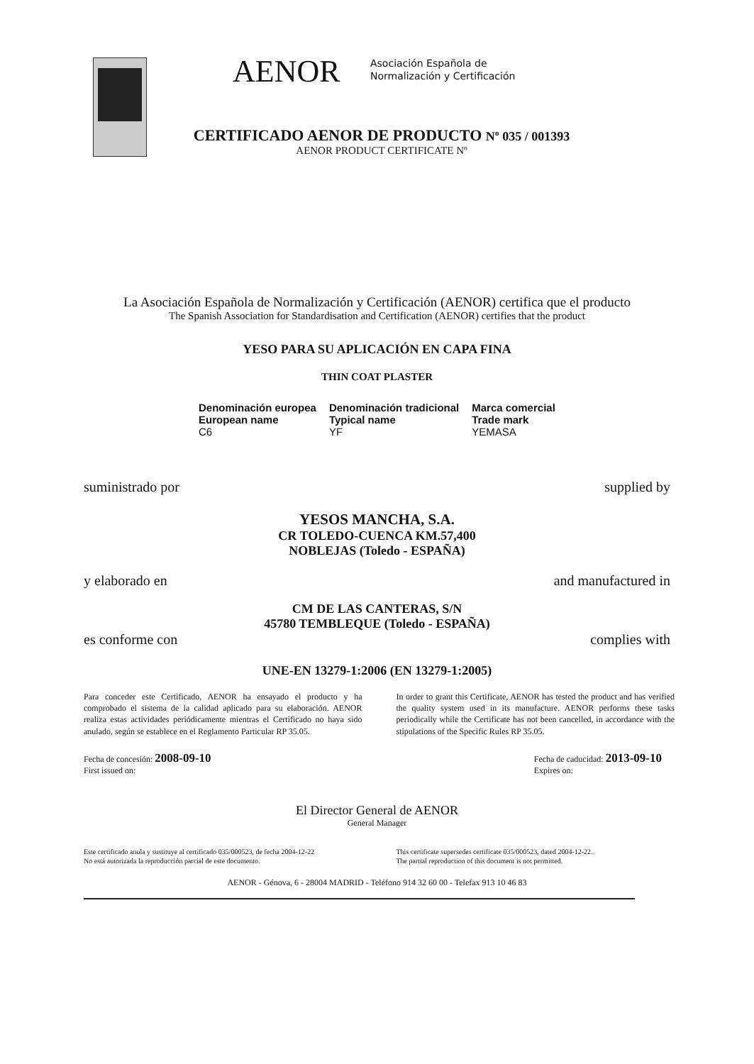AENOR
Asociación Española de
Normalización y Certificación
CERTIFICADO AENOR DE PRODUCTO Nº 035 / 001393
AENOR PRODUCT CERTIFICATE Nº
La Asociación Española de Normalización y Certificación (AENOR) certifica que el producto
The Spanish Association for Standardisation and Certification (AENOR) certifies that the product
YESO PARA SU APLICACIÓN EN CAPA FINA
THIN COAT PLASTER
| Denominación europea European name | Denominación tradicional Typical name | Marca comercial Trade mark |
| --- | --- | --- |
| C6 | YF | YEMASA |
suministrado por supplied by
YESOS MANCHA, S.A.
CR TOLEDO-CUENCA KM.57,400
NOBLEJAS (Toledo - ESPAÑA)
y elaborado en and manufactured in
CM DE LAS CANTERAS, S/N
45780 TEMBLEQUE (Toledo - ESPAÑA)
es conforme con complies with
UNE-EN 13279-1:2006 (EN 13279-1:2005)
Para conceder este Certificado, AENOR ha ensayado el producto y ha comprobado el sistema de la calidad aplicado para su elaboración. AENOR realiza estas actividades periódicamente mientras el Certificado no haya sido anulado, según se establece en el Reglamento Particular RP 35.05.
In order to grant this Certificate, AENOR has tested the product and has verified the quality system used in its manufacture. AENOR performs these tasks periodically while the Certificate has not been cancelled, in accordance with the stipulations of the Specific Rules RP 35.05.
Fecha de concesión: 2008-09-10
First issued on: Fecha de caducidad: 2013-09-10
Expires on:
El Director General de AENOR
General Manager
Este certificado anula y sustituye al certificado 035/000523, de fecha 2004-12-22
No está autorizada la reproducción parcial de este documento.
This certificate supersedes certificate 035/000523, dated 2004-12-22..
The partial reproduction of this document is not permitted.
AENOR - Génova, 6 - 28004 MADRID - Teléfono 914 32 60 00 - Telefax 913 10 46 83